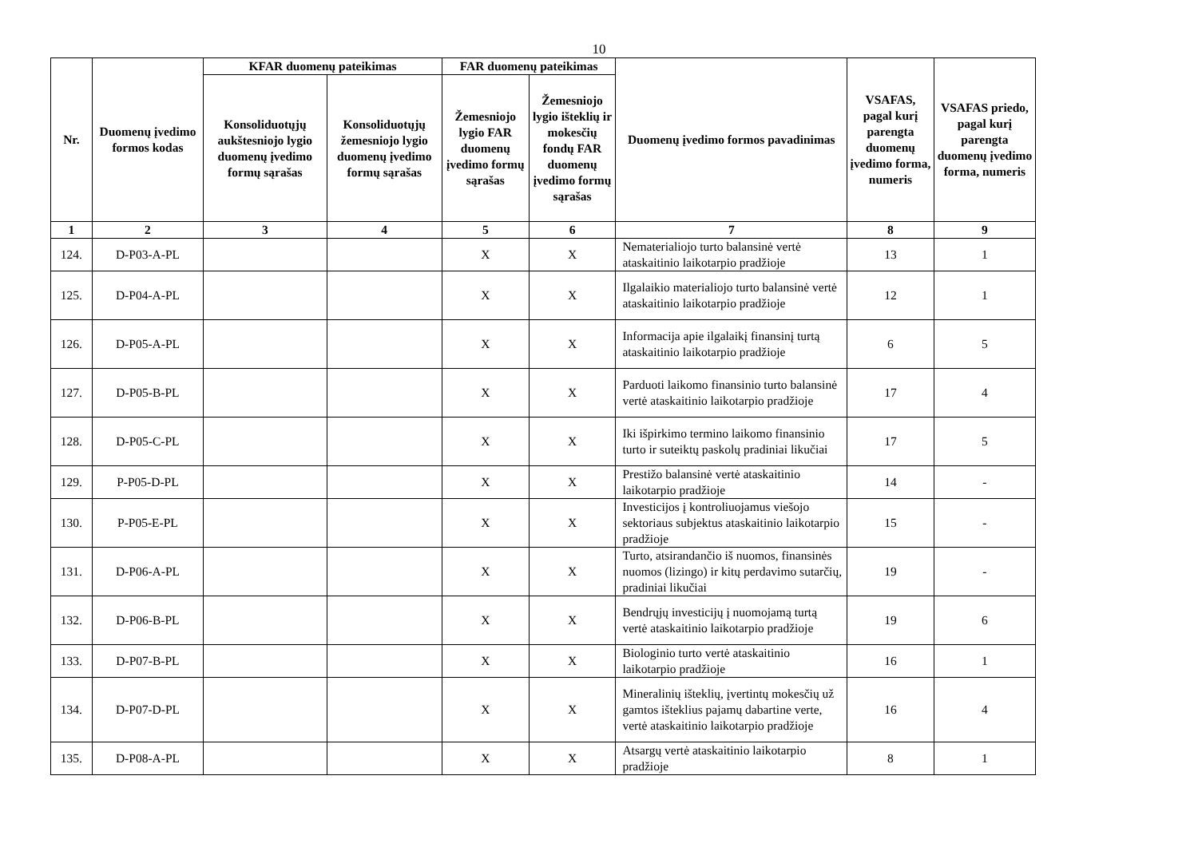10
| Nr. | Duomenų įvedimo formos kodas | KFAR duomenų pateikimas | | FAR duomenų pateikimas | | Duomenų įvedimo formos pavadinimas | VSAFAS, pagal kurį parengta duomenų įvedimo forma, numeris | VSAFAS priedo, pagal kurį parengta duomenų įvedimo forma, numeris |
| --- | --- | --- | --- | --- | --- | --- | --- | --- |
| | | Konsoliduotųjų aukštesniojo lygio duomenų įvedimo formų sąrašas | Konsoliduotųjų žemesniojo lygio duomenų įvedimo formų sąrašas | Žemesniojo lygio FAR duomenų įvedimo formų sąrašas | Žemesniojo lygio išteklių ir mokesčių fondų FAR duomenų įvedimo formų sąrašas | | | |
| 1 | 2 | 3 | 4 | 5 | 6 | 7 | 8 | 9 |
| 124. | D-P03-A-PL | | | X | X | Nematerialiojo turto balansinė vertė ataskaitinio laikotarpio pradžioje | 13 | 1 |
| 125. | D-P04-A-PL | | | X | X | Ilgalaikio materialiojo turto balansinė vertė ataskaitinio laikotarpio pradžioje | 12 | 1 |
| 126. | D-P05-A-PL | | | X | X | Informacija apie ilgalaikį finansinį turtą ataskaitinio laikotarpio pradžioje | 6 | 5 |
| 127. | D-P05-B-PL | | | X | X | Parduoti laikomo finansinio turto balansinė vertė ataskaitinio laikotarpio pradžioje | 17 | 4 |
| 128. | D-P05-C-PL | | | X | X | Iki išpirkimo termino laikomo finansinio turto ir suteiktų paskolų pradiniai likučiai | 17 | 5 |
| 129. | P-P05-D-PL | | | X | X | Prestižo balansinė vertė ataskaitinio laikotarpio pradžioje | 14 | - |
| 130. | P-P05-E-PL | | | X | X | Investicijos į kontroliuojamus viešojo sektoriaus subjektus ataskaitinio laikotarpio pradžioje | 15 | - |
| 131. | D-P06-A-PL | | | X | X | Turto, atsirandančio iš nuomos, finansinės nuomos (lizingo) ir kitų perdavimo sutarčių, pradiniai likučiai | 19 | - |
| 132. | D-P06-B-PL | | | X | X | Bendrųjų investicijų į nuomojamą turtą vertė ataskaitinio laikotarpio pradžioje | 19 | 6 |
| 133. | D-P07-B-PL | | | X | X | Biologinio turto vertė ataskaitinio laikotarpio pradžioje | 16 | 1 |
| 134. | D-P07-D-PL | | | X | X | Mineralinių išteklių, įvertintų mokesčių už gamtos išteklius pajamų dabartine verte, vertė ataskaitinio laikotarpio pradžioje | 16 | 4 |
| 135. | D-P08-A-PL | | | X | X | Atsargų vertė ataskaitinio laikotarpio pradžioje | 8 | 1 |